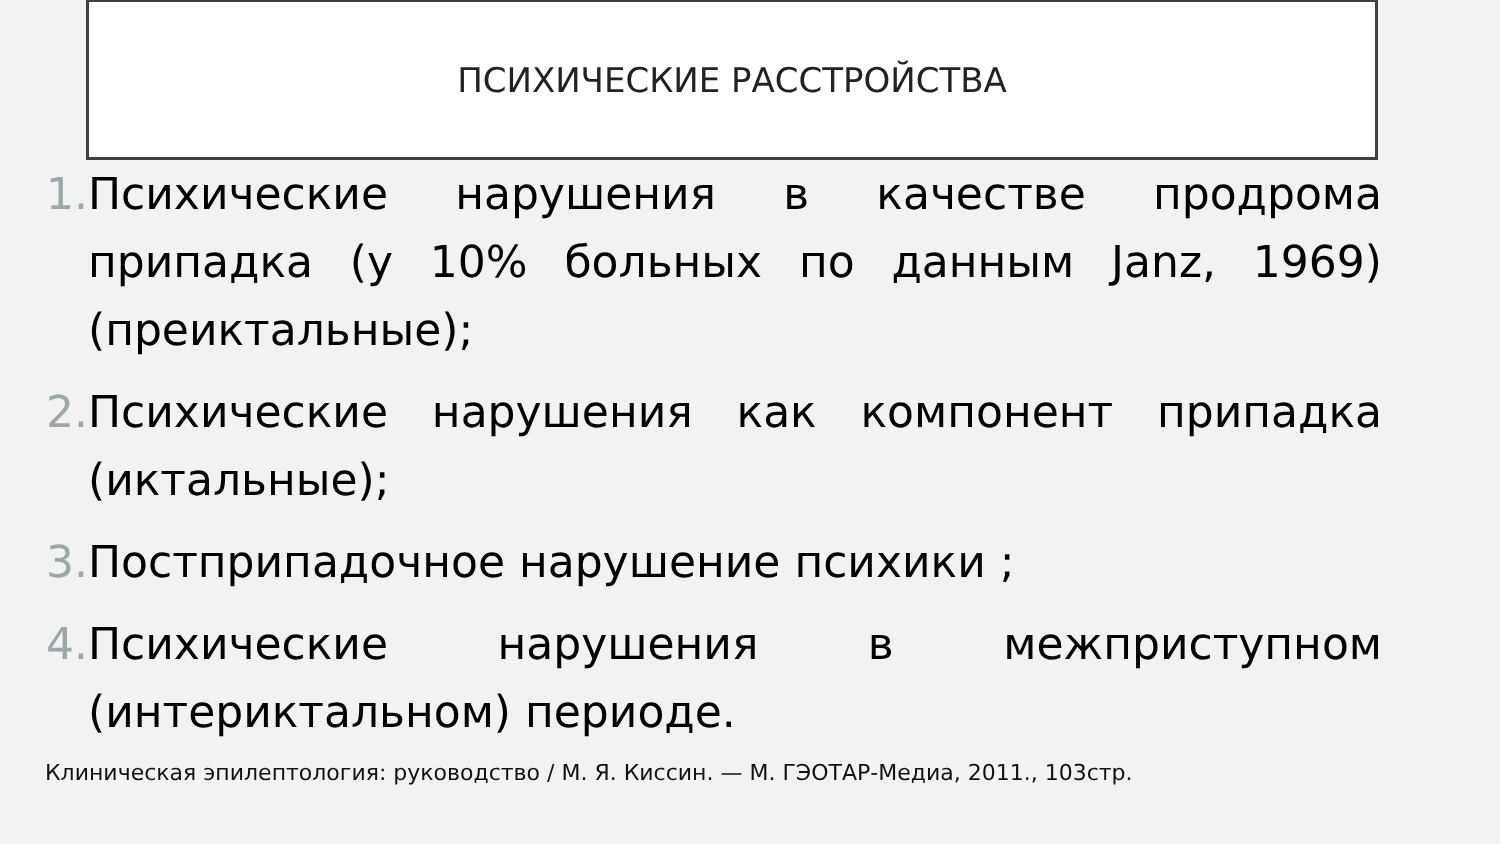ПСИХИЧЕСКИЕ РАССТРОЙСТВА
1. Психические нарушения в качестве продрома припадка (у 10% больных по данным Janz, 1969) (преиктальные);
2. Психические нарушения как компонент припадка (иктальные);
3. Постприпадочное нарушение психики ;
4. Психические нарушения в межприступном (интериктальном) периоде.
Клиническая эпилептология: руководство / М. Я. Киссин. — М. ГЭОТАР-Медиа, 2011., 103стр.